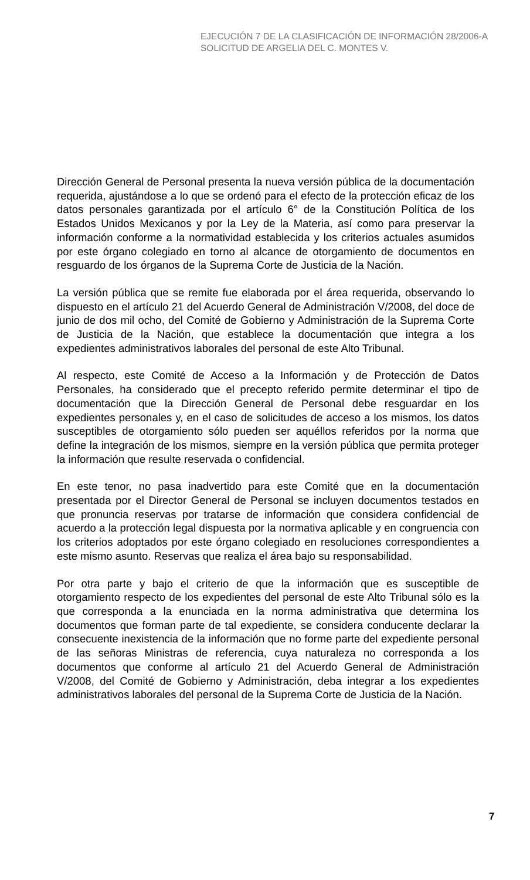EJECUCIÓN 7 DE LA CLASIFICACIÓN DE INFORMACIÓN 28/2006-A
SOLICITUD DE ARGELIA DEL C. MONTES V.
Dirección General de Personal presenta la nueva versión pública de la documentación requerida, ajustándose a lo que se ordenó para el efecto de la protección eficaz de los datos personales garantizada por el artículo 6° de la Constitución Política de los Estados Unidos Mexicanos y por la Ley de la Materia, así como para preservar la información conforme a la normatividad establecida y los criterios actuales asumidos por este órgano colegiado en torno al alcance de otorgamiento de documentos en resguardo de los órganos de la Suprema Corte de Justicia de la Nación.
La versión pública que se remite fue elaborada por el área requerida, observando lo dispuesto en el artículo 21 del Acuerdo General de Administración V/2008, del doce de junio de dos mil ocho, del Comité de Gobierno y Administración de la Suprema Corte de Justicia de la Nación, que establece la documentación que integra a los expedientes administrativos laborales del personal de este Alto Tribunal.
Al respecto, este Comité de Acceso a la Información y de Protección de Datos Personales, ha considerado que el precepto referido permite determinar el tipo de documentación que la Dirección General de Personal debe resguardar en los expedientes personales y, en el caso de solicitudes de acceso a los mismos, los datos susceptibles de otorgamiento sólo pueden ser aquéllos referidos por la norma que define la integración de los mismos, siempre en la versión pública que permita proteger la información que resulte reservada o confidencial.
En este tenor, no pasa inadvertido para este Comité que en la documentación presentada por el Director General de Personal se incluyen documentos testados en que pronuncia reservas por tratarse de información que considera confidencial de acuerdo a la protección legal dispuesta por la normativa aplicable y en congruencia con los criterios adoptados por este órgano colegiado en resoluciones correspondientes a este mismo asunto. Reservas que realiza el área bajo su responsabilidad.
Por otra parte y bajo el criterio de que la información que es susceptible de otorgamiento respecto de los expedientes del personal de este Alto Tribunal sólo es la que corresponda a la enunciada en la norma administrativa que determina los documentos que forman parte de tal expediente, se considera conducente declarar la consecuente inexistencia de la información que no forme parte del expediente personal de las señoras Ministras de referencia, cuya naturaleza no corresponda a los documentos que conforme al artículo 21 del Acuerdo General de Administración V/2008, del Comité de Gobierno y Administración, deba integrar a los expedientes administrativos laborales del personal de la Suprema Corte de Justicia de la Nación.
7